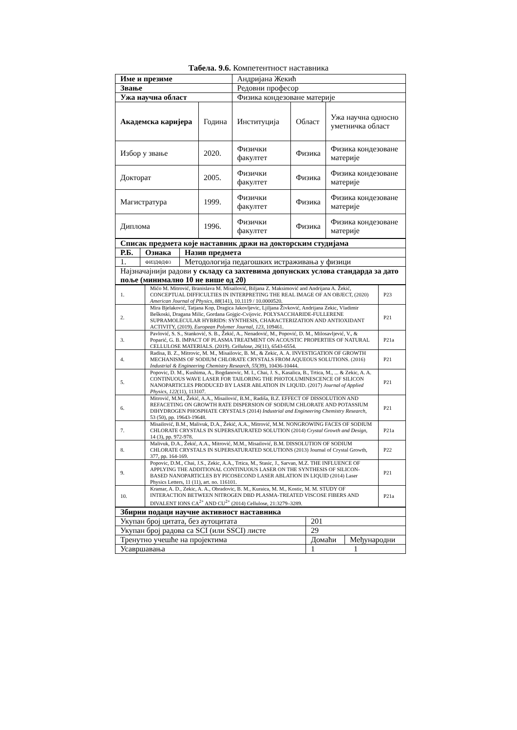Табела. 9.6. Компетентност наставника
| Име и презиме | | Андријана Жекић | | |
| Звање | | Редовни професор | | |
| Ужа научна област | | Физика кондезоване материје | | |
| Академска каријера | Година | Институција | Област | Ужа научна односно уметничка област |
| Избор у звање | 2020. | Физички факултет | Физика | Физика кондезоване материје |
| Докторат | 2005. | Физички факултет | Физика | Физика кондезоване материје |
| Магистратура | 1999. | Физички факултет | Физика | Физика кондезоване материје |
| Диплома | 1996. | Физички факултет | Физика | Физика кондезоване материје |
| Списак предмета које наставник држи на докторским студијама | | |
| --- | --- | --- |
| Р.Б. | Ознака | Назив предмета |
| 1. | ФИЗДФДФ3 | Методологија педагошких истраживања у физици |
| Најзначајнији радови у складу са захтевима допунских услова стандарда за дато поље (минимално 10 не више од 20) | | |
| 1. | Mićo M. Mitrović, Branislava M. Misailović, Biljana Z. Maksimović and Andrijana A. Žekić, CONCEPTUAL DIFFICULTIES IN INTERPRETING THE REAL IMAGE OF AN OBJECT, (2020) American Journal of Physics , 88 (141), 10.1119 / 10.0000520. | P23 |
| 2. | Mira Bjelaković, Tatjana Kop, Dragica Jakovljevic, Ljiljana Živković, Andrijana Zekic, Vladimir Beškoski, Dragana Milic, Gordana Gojgic-Cvijovic. POLYSACCHARIDE-FULLERENE SUPRAMOLECULAR HYBRIDS: SYNTHESIS, CHARACTERIZATION AND ANTIOXIDANT ACTIVITY, (2019). European Polymer Journal , 123 , 109461. | P21 |
| 3. | Pavlović, S. S., Stanković, S. B., Žekić, A., Nenadović, M., Popović, D. M., Milosavljević, V., & Poparić, G. B. IMPACT OF PLASMA TREATMENT ON ACOUSTIC PROPERTIES OF NATURAL CELLULOSE MATERIALS. (2019). Cellulose , 26 (11), 6543-6554. | P21a |
| 4. | Radisa, B. Z., Mitrovic, M. M., Misailovic, B. M., & Zekic, A. A. INVESTIGATION OF GROWTH MECHANISMS OF SODIUM CHLORATE CRYSTALS FROM AQUEOUS SOLUTIONS. (2016) Industrial & Engineering Chemistry Research , 55 (39), 10436-10444. | P21 |
| 5. | Popovic, D. M., Kushima, A., Bogdanovic, M. I., Chai, J. S., Kasalica, B., Trtica, M., ... & Zekic, A. A. CONTINUOUS WAVE LASER FOR TAILORING THE PHOTOLUMINESCENCE OF SILICON NANOPARTICLES PRODUCED BY LASER ABLATION IN LIQUID. (2017) Journal of Applied Physics , 122 (11), 113107. | P21 |
| 6. | Mitrović, M.M., Žekić, A.A., Misailović, B.M., Radiša, B.Z. EFFECT OF DISSOLUTION AND REFACETING ON GROWTH RATE DISPERSION OF SODIUM CHLORATE AND POTASSIUM DIHYDROGEN PHOSPHATE CRYSTALS (2014) Industrial and Engineering Chemistry Research , 53 (50), pp. 19643-19648. | P21 |
| 7. | Misailović, B.M., Malivuk, D.A., Žekić, A.A., Mitrović, M.M. NONGROWING FACES OF SODIUM CHLORATE CRYSTALS IN SUPERSATURATED SOLUTION (2014) Crystal Growth and Design , 14 (3), pp. 972-978. | P21a |
| 8. | Malivuk, D.A., Žekić, A.A., Mitrović, M.M., Misailović, B.M. DISSOLUTION OF SODIUM CHLORATE CRYSTALS IN SUPERSATURATED SOLUTIONS (2013) Journal of Crystal Growth, 377, pp. 164-169. | P22 |
| 9. | Popovic, D.M., Chai, J.S., Zekic, A.A., Trtica, M., Stasic, J., Sarvan, M.Z. THE INFLUENCE OF APPLYING THE ADDITIONAL CONTINUOUS LASER ON THE SYNTHESIS OF SILICON-BASED NANOPARTICLES BY PICOSECOND LASER ABLATION IN LIQUID (2014) Laser Physics Letters, 11 (11), art. no. 116101. | P21 |
| 10. | Kramar, A. D., Zekic, A. A., Obradovic, B. M., Kuraica, M. M., Kostic, M. M. STUDY OF INTERACTION BETWEEN NITROGEN DBD PLASMA-TREATED VISCOSE FIBERS AND DIVALENT IONS CA<sup>2+</sup> AND CU<sup>2+</sup> (2014) Cellulose, 21:3279–3289. | P21a |
| Збирни подаци научне активност наставника | | |
| --- | --- | --- |
| Укупан број цитата, без аутоцитата | 201 | |
| Укупан број радова са SCI (или SSCI) листе | 29 | |
| Тренутно учешће на пројектима | Домаћи | Међународни |
| Усавршавања | 1 1 | |